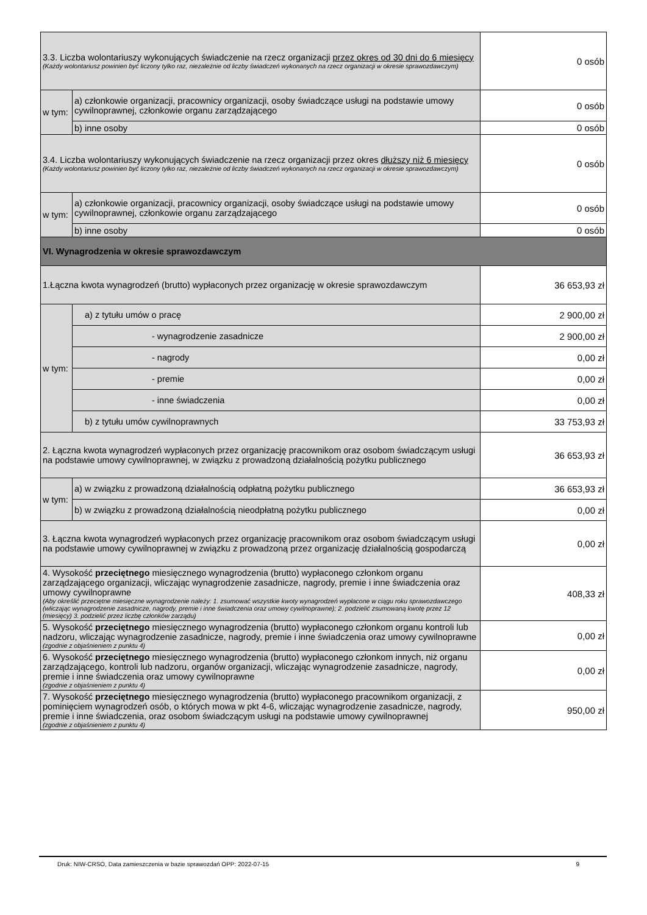| 3.3. Liczba wolontariuszy wykonujących świadczenie na rzecz organizacji przez okres od 30 dni do 6 miesięcy (Każdy wolontariusz powinien być liczony tylko raz, niezależnie od liczby świadczeń wykonanych na rzecz organizacji w okresie sprawozdawczym) | | 0 osób |
| w tym: | a) członkowie organizacji, pracownicy organizacji, osoby świadczące usługi na podstawie umowy cywilnoprawnej, członkowie organu zarządzającego | 0 osób |
| | b) inne osoby | 0 osób |
| 3.4. Liczba wolontariuszy wykonujących świadczenie na rzecz organizacji przez okres dłuższy niż 6 miesięcy (Każdy wolontariusz powinien być liczony tylko raz, niezależnie od liczby świadczeń wykonanych na rzecz organizacji w okresie sprawozdawczym) | | 0 osób |
| w tym: | a) członkowie organizacji, pracownicy organizacji, osoby świadczące usługi na podstawie umowy cywilnoprawnej, członkowie organu zarządzającego | 0 osób |
| | b) inne osoby | 0 osób |
| VI. Wynagrodzenia w okresie sprawozdawczym | | |
| 1.Łączna kwota wynagrodzeń (brutto) wypłaconych przez organizację w okresie sprawozdawczym | | 36 653,93 zł |
| w tym: | a) z tytułu umów o pracę | 2 900,00 zł |
| | - wynagrodzenie zasadnicze | 2 900,00 zł |
| | - nagrody | 0,00 zł |
| | - premie | 0,00 zł |
| | - inne świadczenia | 0,00 zł |
| | b) z tytułu umów cywilnoprawnych | 33 753,93 zł |
| 2. Łączna kwota wynagrodzeń wypłaconych przez organizację pracownikom oraz osobom świadczącym usługi na podstawie umowy cywilnoprawnej, w związku z prowadzoną działalnością pożytku publicznego | | 36 653,93 zł |
| w tym: | a) w związku z prowadzoną działalnością odpłatną pożytku publicznego | 36 653,93 zł |
| | b) w związku z prowadzoną działalnością nieodpłatną pożytku publicznego | 0,00 zł |
| 3. Łączna kwota wynagrodzeń wypłaconych przez organizację pracownikom oraz osobom świadczącym usługi na podstawie umowy cywilnoprawnej w związku z prowadzoną przez organizację działalnością gospodarczą | | 0,00 zł |
| 4. Wysokość przeciętnego miesięcznego wynagrodzenia (brutto) wypłaconego członkom organu zarządzającego organizacji, wliczając wynagrodzenie zasadnicze, nagrody, premie i inne świadczenia oraz umowy cywilnoprawne (Aby określić przeciętne miesięczne wynagrodzenie należy: 1. zsumować wszystkie kwoty wynagrodzeń wypłacone w ciągu roku sprawozdawczego (wliczając wynagrodzenie zasadnicze, nagrody, premie i inne świadczenia oraz umowy cywilnoprawne); 2. podzielić zsumowaną kwotę przez 12 (miesięcy) 3. podzielić przez liczbę członków zarządu) | | 408,33 zł |
| 5. Wysokość przeciętnego miesięcznego wynagrodzenia (brutto) wypłaconego członkom organu kontroli lub nadzoru, wliczając wynagrodzenie zasadnicze, nagrody, premie i inne świadczenia oraz umowy cywilnoprawne (zgodnie z objaśnieniem z punktu 4) | | 0,00 zł |
| 6. Wysokość przeciętnego miesięcznego wynagrodzenia (brutto) wypłaconego członkom innych, niż organu zarządzającego, kontroli lub nadzoru, organów organizacji, wliczając wynagrodzenie zasadnicze, nagrody, premie i inne świadczenia oraz umowy cywilnoprawne (zgodnie z objaśnieniem z punktu 4) | | 0,00 zł |
| 7. Wysokość przeciętnego miesięcznego wynagrodzenia (brutto) wypłaconego pracownikom organizacji, z pominięciem wynagrodzeń osób, o których mowa w pkt 4-6, wliczając wynagrodzenie zasadnicze, nagrody, premie i inne świadczenia, oraz osobom świadczącym usługi na podstawie umowy cywilnoprawnej (zgodnie z objaśnieniem z punktu 4) | | 950,00 zł |
Druk: NIW-CRSO, Data zamieszczenia w bazie sprawozdań OPP: 2022-07-15 9